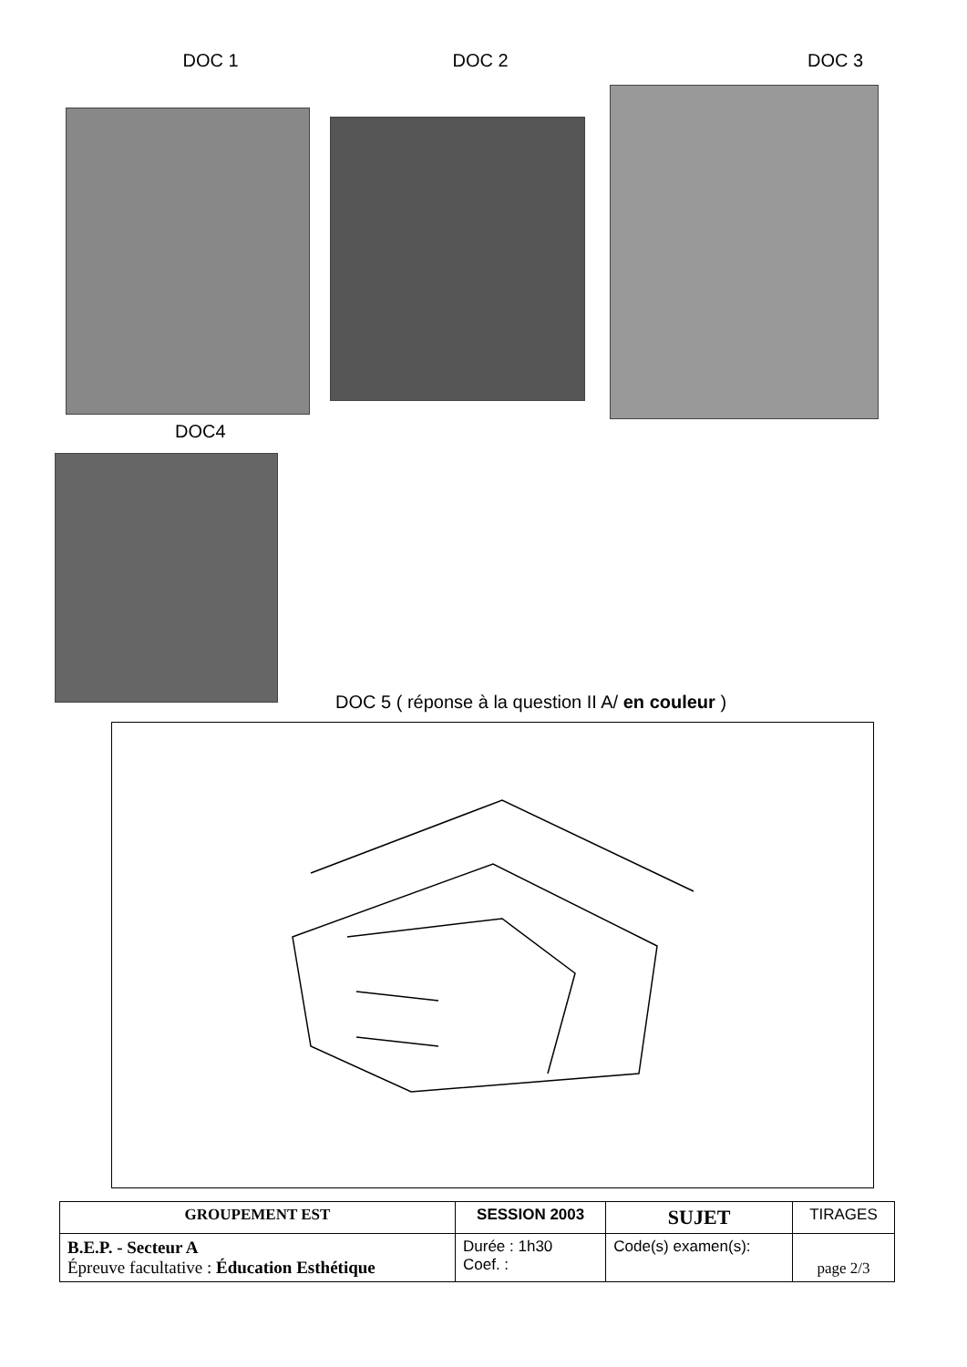DOC 1 DOC 2 DOC 3
DOC4
DOC 5 ( réponse à la question II A/ en couleur )
| GROUPEMENT EST | SESSION 2003 | | SUJET | TIRAGES |
| B.E.P. - Secteur A Épreuve facultative : Éducation Esthétique | | Durée : 1h30 Coef. : | Code(s) examen(s): | page 2/3 |